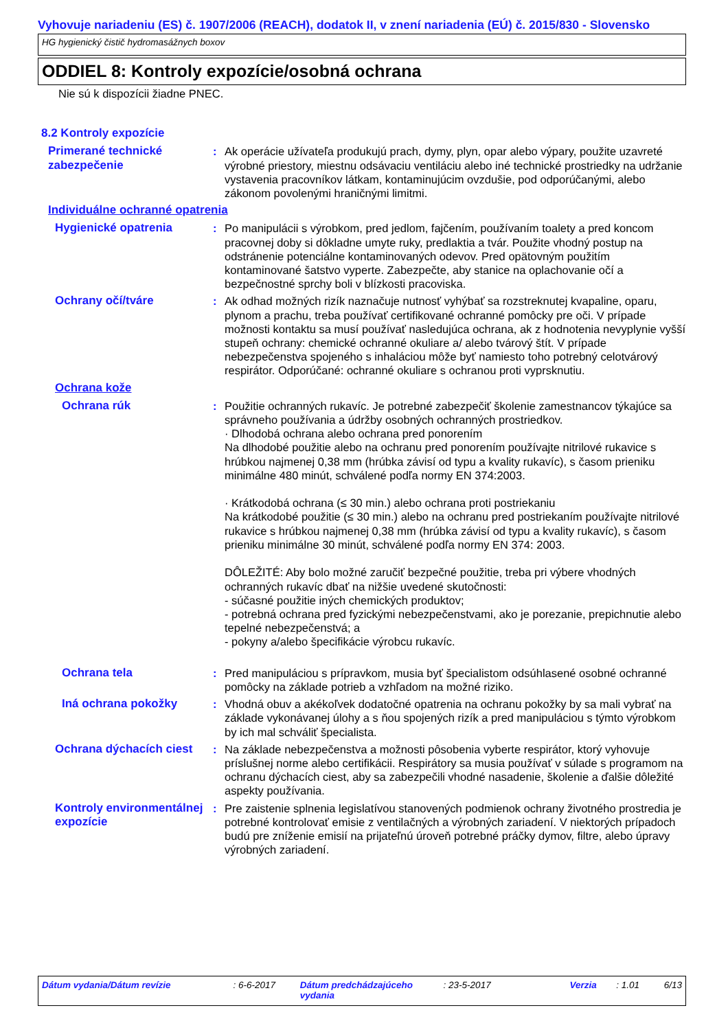Vyhovuje nariadeniu (ES) č. 1907/2006 (REACH), dodatok II, v znení nariadenia (EÚ) č. 2015/830 - Slovensko
HG hygienický čistič hydromasážnych boxov
ODDIEL 8: Kontroly expozície/osobná ochrana
Nie sú k dispozícii žiadne PNEC.
8.2 Kontroly expozície
Primerané technické zabezpečenie
: Ak operácie užívateľa produkujú prach, dymy, plyn, opar alebo výpary, použite uzavreté výrobné priestory, miestnu odsávaciu ventiláciu alebo iné technické prostriedky na udržanie vystavenia pracovníkov látkam, kontaminujúcim ovzdušie, pod odporúčanými, alebo zákonom povolenými hraničnými limitmi.
Individuálne ochranné opatrenia
Hygienické opatrenia : Po manipulácii s výrobkom, pred jedlom, fajčením, používaním toalety a pred koncom pracovnej doby si dôkladne umyte ruky, predlaktia a tvár. Použite vhodný postup na odstránenie potenciálne kontaminovaných odevov. Pred opätovným použitím kontaminované šatstvo vyperte. Zabezpečte, aby stanice na oplachovanie očí a bezpečnostné sprchy boli v blízkosti pracoviska.
Ochrany očí/tváre : Ak odhad možných rizík naznačuje nutnosť vyhýbať sa rozstreknutej kvapaline, oparu, plynom a prachu, treba používať certifikované ochranné pomôcky pre oči. V prípade možnosti kontaktu sa musí používať nasledujúca ochrana, ak z hodnotenia nevyplynie vyšší stupeň ochrany: chemické ochranné okuliare a/ alebo tvárový štít. V prípade nebezpečenstva spojeného s inhaláciou môže byť namiesto toho potrebný celotvárový respirátor. Odporúčané: ochranné okuliare s ochranou proti vyprsknutiu.
Ochrana kože
Ochrana rúk : Použitie ochranných rukavíc. Je potrebné zabezpečiť školenie zamestnancov týkajúce sa správneho používania a údržby osobných ochranných prostriedkov.
· Dlhodobá ochrana alebo ochrana pred ponorením
Na dlhodobé použitie alebo na ochranu pred ponorením používajte nitrilové rukavice s hrúbkou najmenej 0,38 mm (hrúbka závisí od typu a kvality rukavíc), s časom prieniku minimálne 480 minút, schválené podľa normy EN 374:2003.
· Krátkodobá ochrana (≤ 30 min.) alebo ochrana proti postriekaniu
Na krátkodobé použitie (≤ 30 min.) alebo na ochranu pred postriekaním používajte nitrilové rukavice s hrúbkou najmenej 0,38 mm (hrúbka závisí od typu a kvality rukavíc), s časom prieniku minimálne 30 minút, schválené podľa normy EN 374: 2003.
DÔLEŽITÉ: Aby bolo možné zaručiť bezpečné použitie, treba pri výbere vhodných ochranných rukavíc dbať na nižšie uvedené skutočnosti:
- súčasné použitie iných chemických produktov;
- potrebná ochrana pred fyzickými nebezpečenstvami, ako je porezanie, prepichnutie alebo tepelné nebezpečenstvá; a
- pokyny a/alebo špecifikácie výrobcu rukavíc.
Ochrana tela : Pred manipuláciou s prípravkom, musia byť špecialistom odsúhlasené osobné ochranné pomôcky na základe potrieb a vzhľadom na možné riziko.
Iná ochrana pokožky : Vhodná obuv a akékoľvek dodatočné opatrenia na ochranu pokožky by sa mali vybrať na základe vykonávanej úlohy a s ňou spojených rizík a pred manipuláciou s týmto výrobkom by ich mal schváliť špecialista.
Ochrana dýchacích ciest
: Na základe nebezpečenstva a možnosti pôsobenia vyberte respirátor, ktorý vyhovuje príslušnej norme alebo certifikácii. Respirátory sa musia používať v súlade s programom na ochranu dýchacích ciest, aby sa zabezpečili vhodné nasadenie, školenie a ďalšie dôležité aspekty používania.
Kontroly environmentálnej expozície
: Pre zaistenie splnenia legislatívou stanovených podmienok ochrany životného prostredia je potrebné kontrolovať emisie z ventilačných a výrobných zariadení. V niektorých prípadoch budú pre zníženie emisií na prijateľnú úroveň potrebné práčky dymov, filtre, alebo úpravy výrobných zariadení.
Dátum vydania/Dátum revízie : 6-6-2017 Dátum predchádzajúceho vydania
: 23-5-2017 Verzia : 1.01 6/13